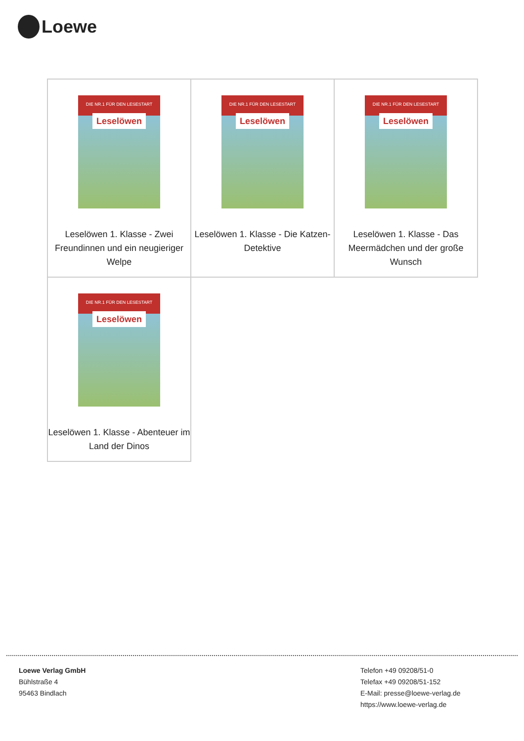Loewe
| DIE NR.1 FÜR DEN LESESTART Leselöwen Leselöwen 1. Klasse - Zwei Freundinnen und ein neugieriger Welpe | DIE NR.1 FÜR DEN LESESTART Leselöwen Leselöwen 1. Klasse - Die Katzen-Detektive | DIE NR.1 FÜR DEN LESESTART Leselöwen Leselöwen 1. Klasse - Das Meermädchen und der große Wunsch |
| DIE NR.1 FÜR DEN LESESTART Leselöwen Leselöwen 1. Klasse - Abenteuer im Land der Dinos | | |
Loewe Verlag GmbH
Bühlstraße 4
95463 Bindlach
Telefon +49 09208/51-0
Telefax +49 09208/51-152
E-Mail: presse@loewe-verlag.de
https://www.loewe-verlag.de